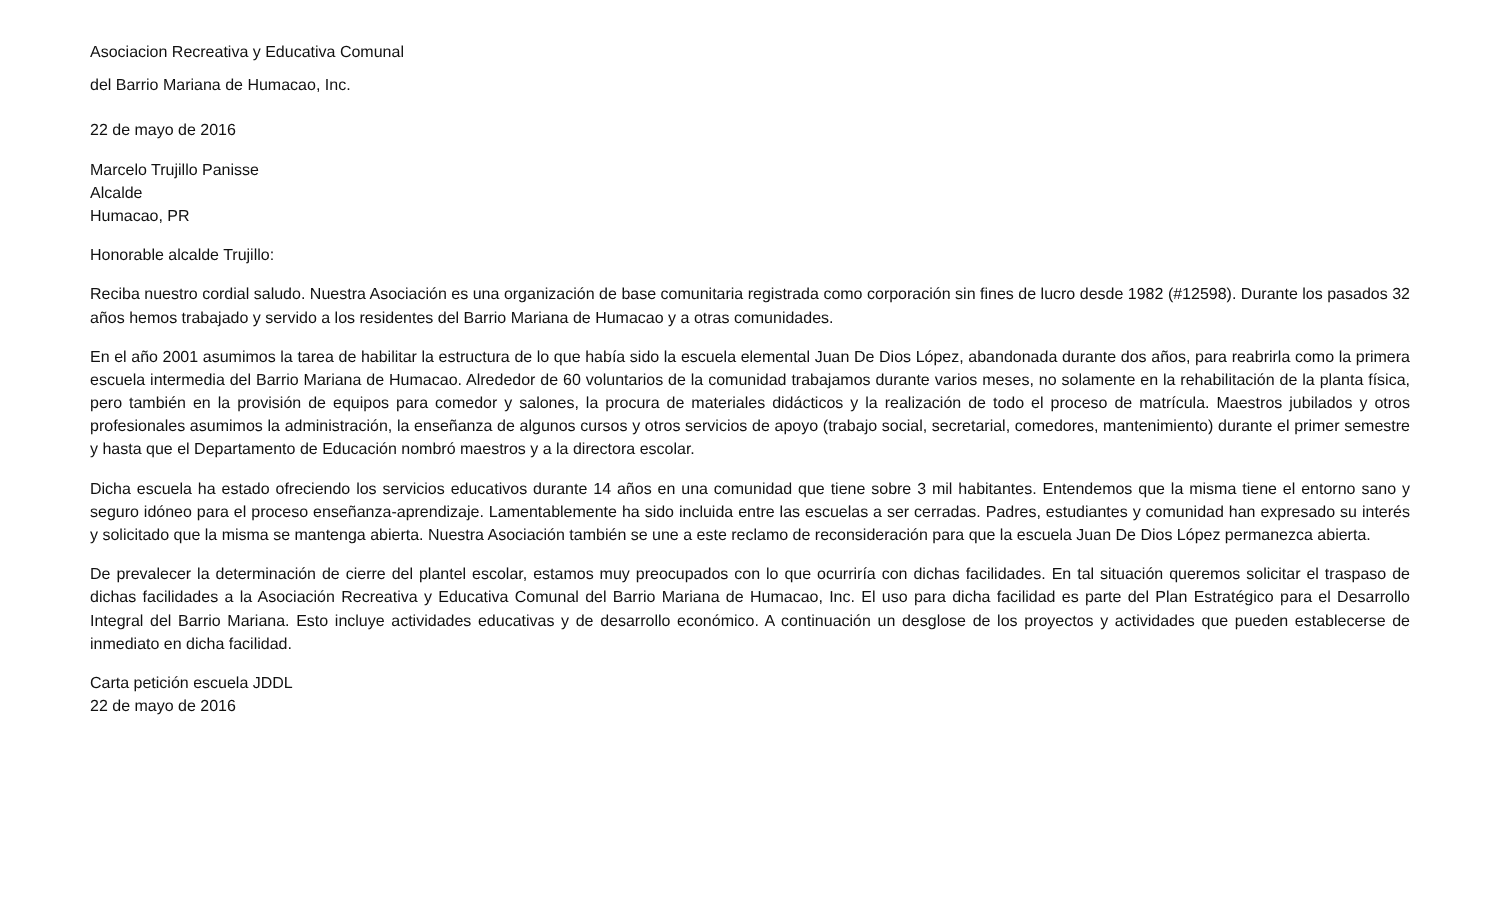Asociacion Recreativa y Educativa Comunal
del Barrio Mariana de Humacao, Inc.
22 de mayo de 2016
Marcelo Trujillo Panisse
Alcalde
Humacao, PR
Honorable alcalde Trujillo:
Reciba nuestro cordial saludo. Nuestra Asociación es una organización de base comunitaria registrada como corporación sin fines de lucro desde 1982 (#12598). Durante los pasados 32 años hemos trabajado y servido a los residentes del Barrio Mariana de Humacao y a otras comunidades.
En el año 2001 asumimos la tarea de habilitar la estructura de lo que había sido la escuela elemental Juan De Dios López, abandonada durante dos años, para reabrirla como la primera escuela intermedia del Barrio Mariana de Humacao. Alrededor de 60 voluntarios de la comunidad trabajamos durante varios meses, no solamente en la rehabilitación de la planta física, pero también en la provisión de equipos para comedor y salones, la procura de materiales didácticos y la realización de todo el proceso de matrícula. Maestros jubilados y otros profesionales asumimos la administración, la enseñanza de algunos cursos y otros servicios de apoyo (trabajo social, secretarial, comedores, mantenimiento) durante el primer semestre y hasta que el Departamento de Educación nombró maestros y a la directora escolar.
Dicha escuela ha estado ofreciendo los servicios educativos durante 14 años en una comunidad que tiene sobre 3 mil habitantes. Entendemos que la misma tiene el entorno sano y seguro idóneo para el proceso enseñanza-aprendizaje. Lamentablemente ha sido incluida entre las escuelas a ser cerradas. Padres, estudiantes y comunidad han expresado su interés y solicitado que la misma se mantenga abierta. Nuestra Asociación también se une a este reclamo de reconsideración para que la escuela Juan De Dios López permanezca abierta.
De prevalecer la determinación de cierre del plantel escolar, estamos muy preocupados con lo que ocurriría con dichas facilidades. En tal situación queremos solicitar el traspaso de dichas facilidades a la Asociación Recreativa y Educativa Comunal del Barrio Mariana de Humacao, Inc. El uso para dicha facilidad es parte del Plan Estratégico para el Desarrollo Integral del Barrio Mariana. Esto incluye actividades educativas y de desarrollo económico. A continuación un desglose de los proyectos y actividades que pueden establecerse de inmediato en dicha facilidad.
Carta petición escuela JDDL
22 de mayo de 2016